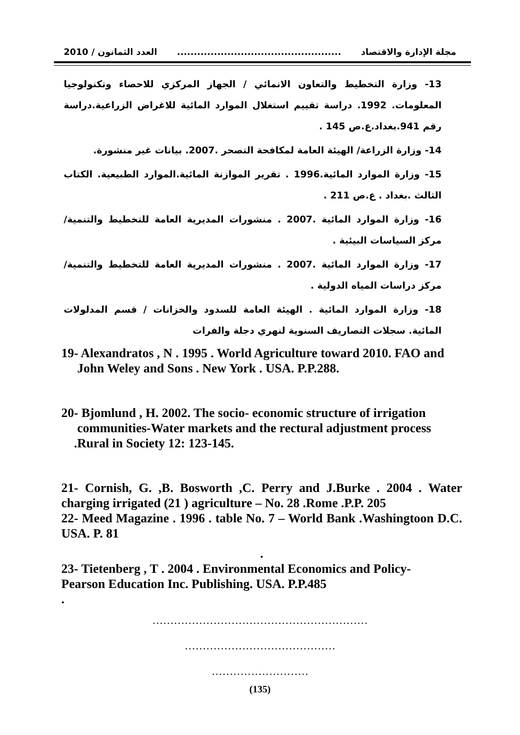مجلة الإدارة والاقتصاد................................................. العدد الثمانون / 2010
13- وزارة التخطيط والتعاون الانمائي / الجهاز المركزي للاحصاء وتكنولوجيا المعلومات. 1992. دراسة تقييم استغلال الموارد المائية للاغراض الزراعية.دراسة رقم 941.بغداد.ع.ص 145 .
14- وزارة الزراعة/ الهيئة العامة لمكافحة التصحر .2007. بيانات غير منشورة.
15- وزارة الموارد المائية.1996 . تقرير الموازنة المائية.الموارد الطبيعية. الكتاب الثالث .بغداد . ع.ص 211 .
16- وزارة الموارد المائية .2007 . منشورات المديرية العامة للتخطيط والتنمية/ مركز السياسات البيئية .
17- وزارة الموارد المائية .2007 . منشورات المديرية العامة للتخطيط والتنمية/ مركز دراسات المياه الدولية .
18- وزارة الموارد المائية . الهيئة العامة للسدود والخزانات / قسم المدلولات المائية. سجلات التصاريف السنوية لنهري دجلة والفرات
19- Alexandratos , N . 1995 . World Agriculture toward 2010. FAO and
John Weley and Sons . New York . USA. P.P.288.
20- Bjomlund , H. 2002. The socio- economic structure of irrigation
communities-Water markets and the rectural adjustment process
.Rural in Society 12: 123-145.
21- Cornish, G. ,B. Bosworth ,C. Perry and J.Burke . 2004 . Water charging irrigated (21 ) agriculture – No. 28 .Rome .P.P. 205
22- Meed Magazine . 1996 . table No. 7 – World Bank .Washingtoon D.C. USA. P. 81
.
23- Tietenberg , T . 2004 . Environmental Economics and Policy-
Pearson Education Inc. Publishing. USA. P.P.485
.
……………………………………………………
……………………………………
………………………
(135)